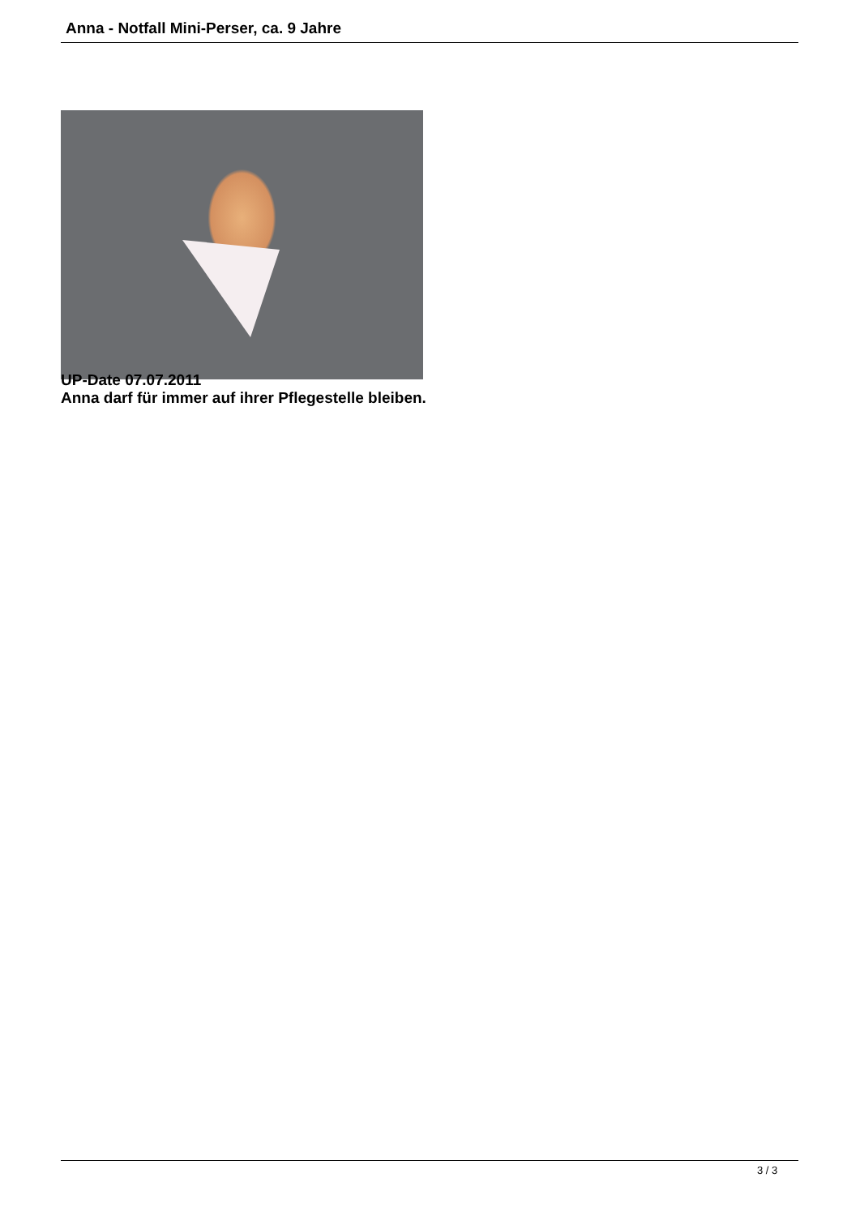Anna - Notfall Mini-Perser, ca. 9 Jahre
UP-Date 07.07.2011
Anna darf für immer auf ihrer Pflegestelle bleiben.
3 / 3